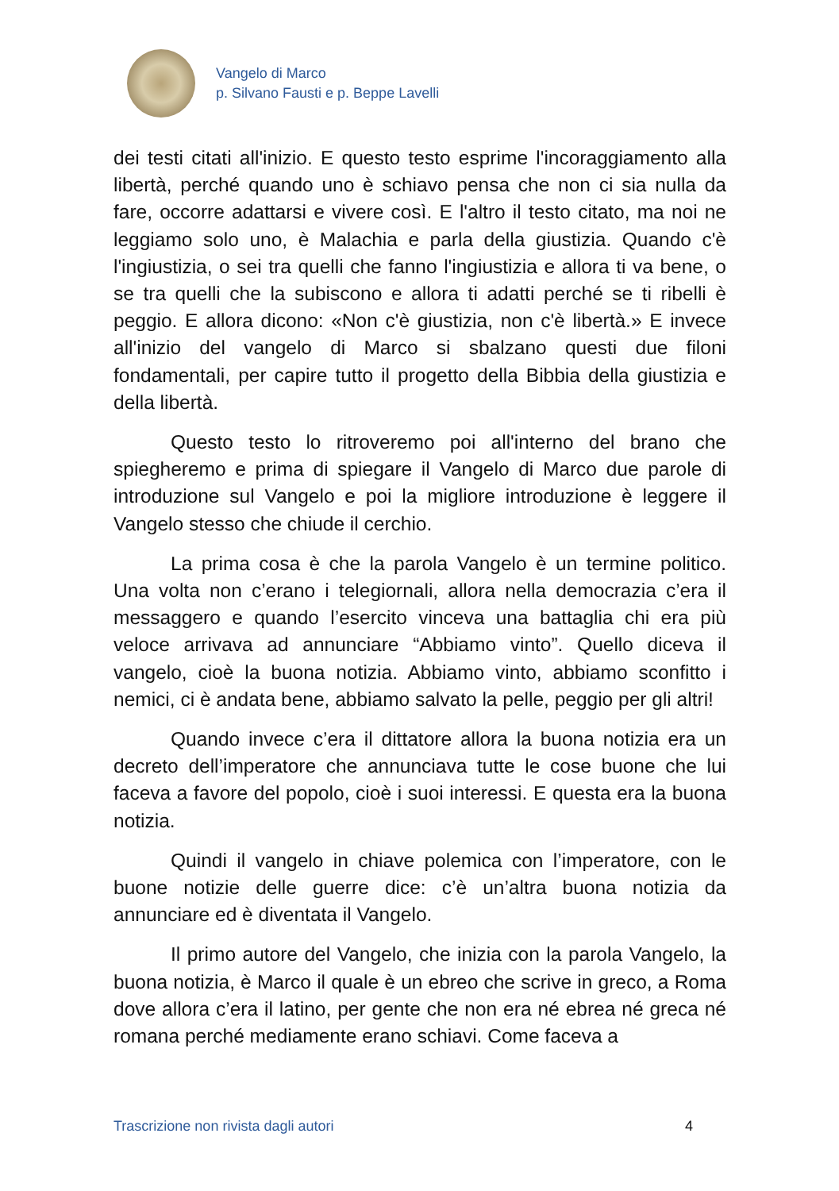Vangelo di Marco
p. Silvano Fausti e p. Beppe Lavelli
dei testi citati all'inizio. E questo testo esprime l'incoraggiamento alla libertà, perché quando uno è schiavo pensa che non ci sia nulla da fare, occorre adattarsi e vivere così. E l'altro il testo citato, ma noi ne leggiamo solo uno, è Malachia e parla della giustizia. Quando c'è l'ingiustizia, o sei tra quelli che fanno l'ingiustizia e allora ti va bene, o se tra quelli che la subiscono e allora ti adatti perché se ti ribelli è peggio. E allora dicono: «Non c'è giustizia, non c'è libertà.» E invece all'inizio del vangelo di Marco si sbalzano questi due filoni fondamentali, per capire tutto il progetto della Bibbia della giustizia e della libertà.
Questo testo lo ritroveremo poi all'interno del brano che spiegheremo e prima di spiegare il Vangelo di Marco due parole di introduzione sul Vangelo e poi la migliore introduzione è leggere il Vangelo stesso che chiude il cerchio.
La prima cosa è che la parola Vangelo è un termine politico. Una volta non c’erano i telegiornali, allora nella democrazia c’era il messaggero e quando l’esercito vinceva una battaglia chi era più veloce arrivava ad annunciare “Abbiamo vinto”. Quello diceva il vangelo, cioè la buona notizia. Abbiamo vinto, abbiamo sconfitto i nemici, ci è andata bene, abbiamo salvato la pelle, peggio per gli altri!
Quando invece c’era il dittatore allora la buona notizia era un decreto dell’imperatore che annunciava tutte le cose buone che lui faceva a favore del popolo, cioè i suoi interessi. E questa era la buona notizia.
Quindi il vangelo in chiave polemica con l’imperatore, con le buone notizie delle guerre dice: c’è un’altra buona notizia da annunciare ed è diventata il Vangelo.
Il primo autore del Vangelo, che inizia con la parola Vangelo, la buona notizia, è Marco il quale è un ebreo che scrive in greco, a Roma dove allora c’era il latino, per gente che non era né ebrea né greca né romana perché mediamente erano schiavi. Come faceva a
Trascrizione non rivista dagli autori 4